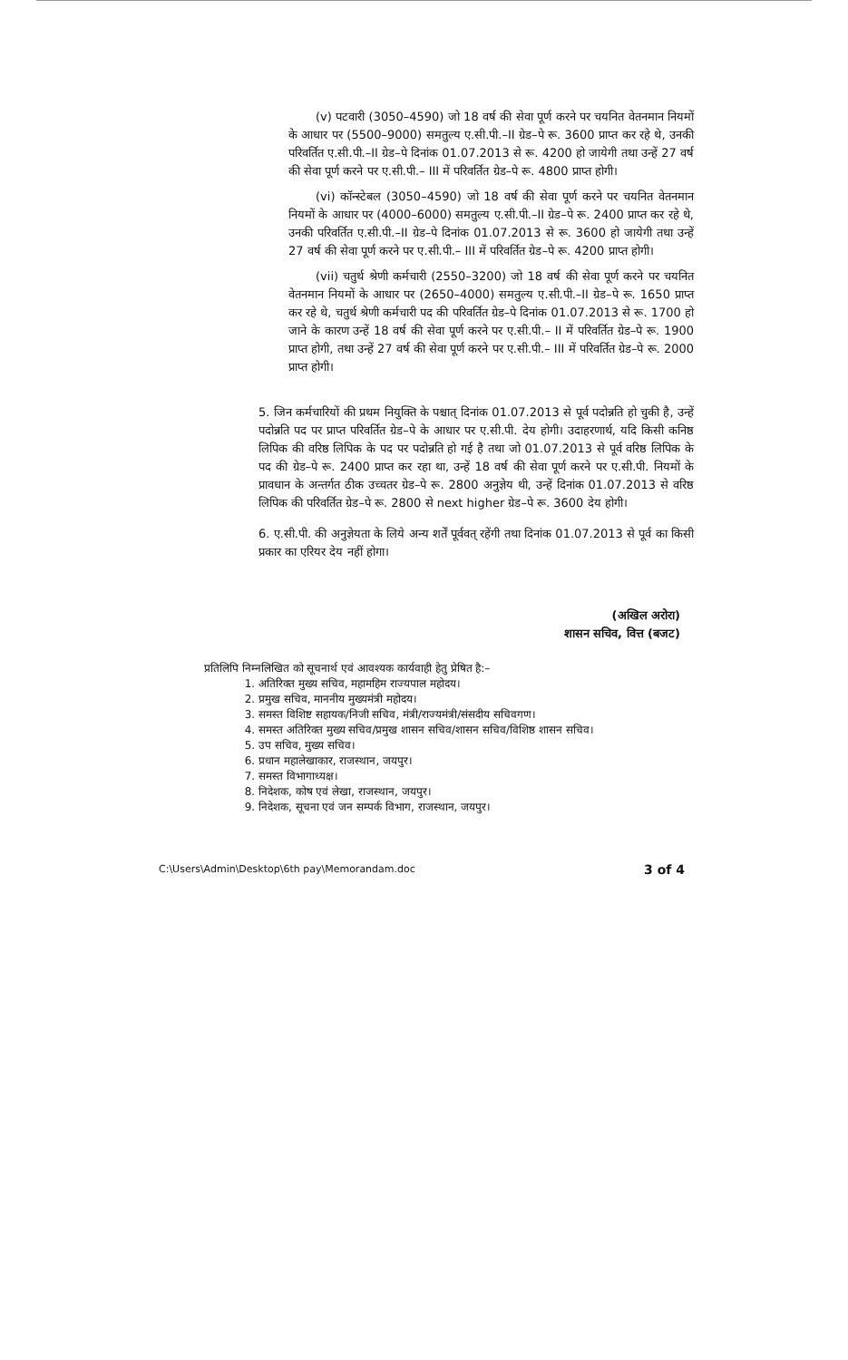(v) पटवारी (3050–4590) जो 18 वर्ष की सेवा पूर्ण करने पर चयनित वेतनमान नियमों के आधार पर (5500–9000) समतुल्य ए.सी.पी.–II ग्रेड–पे रू. 3600 प्राप्त कर रहे थे, उनकी परिवर्तित ए.सी.पी.–II ग्रेड–पे दिनांक 01.07.2013 से रू. 4200 हो जायेगी तथा उन्हें 27 वर्ष की सेवा पूर्ण करने पर ए.सी.पी.– III में परिवर्तित ग्रेड–पे रू. 4800 प्राप्त होगी।
(vi) कॉन्स्टेबल (3050–4590) जो 18 वर्ष की सेवा पूर्ण करने पर चयनित वेतनमान नियमों के आधार पर (4000–6000) समतुल्य ए.सी.पी.–II ग्रेड–पे रू. 2400 प्राप्त कर रहे थे, उनकी परिवर्तित ए.सी.पी.–II ग्रेड–पे दिनांक 01.07.2013 से रू. 3600 हो जायेगी तथा उन्हें 27 वर्ष की सेवा पूर्ण करने पर ए.सी.पी.– III में परिवर्तित ग्रेड–पे रू. 4200 प्राप्त होगी।
(vii) चतुर्थ श्रेणी कर्मचारी (2550–3200) जो 18 वर्ष की सेवा पूर्ण करने पर चयनित वेतनमान नियमों के आधार पर (2650–4000) समतुल्य ए.सी.पी.–II ग्रेड–पे रू. 1650 प्राप्त कर रहे थे, चतुर्थ श्रेणी कर्मचारी पद की परिवर्तित ग्रेड–पे दिनांक 01.07.2013 से रू. 1700 हो जाने के कारण उन्हें 18 वर्ष की सेवा पूर्ण करने पर ए.सी.पी.– II में परिवर्तित ग्रेड–पे रू. 1900 प्राप्त होगी, तथा उन्हें 27 वर्ष की सेवा पूर्ण करने पर ए.सी.पी.– III में परिवर्तित ग्रेड–पे रू. 2000 प्राप्त होगी।
5. जिन कर्मचारियों की प्रथम नियुक्ति के पश्चात् दिनांक 01.07.2013 से पूर्व पदोन्नति हो चुकी है, उन्हें पदोन्नति पद पर प्राप्त परिवर्तित ग्रेड–पे के आधार पर ए.सी.पी. देय होगी। उदाहरणार्थ, यदि किसी कनिष्ठ लिपिक की वरिष्ठ लिपिक के पद पर पदोन्नति हो गई है तथा जो 01.07.2013 से पूर्व वरिष्ठ लिपिक के पद की ग्रेड–पे रू. 2400 प्राप्त कर रहा था, उन्हें 18 वर्ष की सेवा पूर्ण करने पर ए.सी.पी. नियमों के प्रावधान के अन्तर्गत ठीक उच्चतर ग्रेड–पे रू. 2800 अनुज्ञेय थी, उन्हें दिनांक 01.07.2013 से वरिष्ठ लिपिक की परिवर्तित ग्रेड–पे रू. 2800 से next higher ग्रेड–पे रू. 3600 देय होगी।
6. ए.सी.पी. की अनुज्ञेयता के लिये अन्य शर्तें पूर्ववत् रहेंगी तथा दिनांक 01.07.2013 से पूर्व का किसी प्रकार का एरियर देय नहीं होगा।
(अखिल अरोरा)
शासन सचिव, वित्त (बजट)
प्रतिलिपि निम्नलिखित को सूचनार्थ एवं आवश्यक कार्यवाही हेतु प्रेषित है:–
1. अतिरिक्त मुख्य सचिव, महामहिम राज्यपाल महोदय।
2. प्रमुख सचिव, माननीय मुख्यमंत्री महोदय।
3. समस्त विशिष्ट सहायक/निजी सचिव, मंत्री/राज्यमंत्री/संसदीय सचिवगण।
4. समस्त अतिरिक्त मुख्य सचिव/प्रमुख शासन सचिव/शासन सचिव/विशिष्ठ शासन सचिव।
5. उप सचिव, मुख्य सचिव।
6. प्रधान महालेखाकार, राजस्थान, जयपुर।
7. समस्त विभागाध्यक्ष।
8. निदेशक, कोष एवं लेखा, राजस्थान, जयपुर।
9. निदेशक, सूचना एवं जन सम्पर्क विभाग, राजस्थान, जयपुर।
C:\Users\Admin\Desktop\6th pay\Memorandam.doc 3 of 4